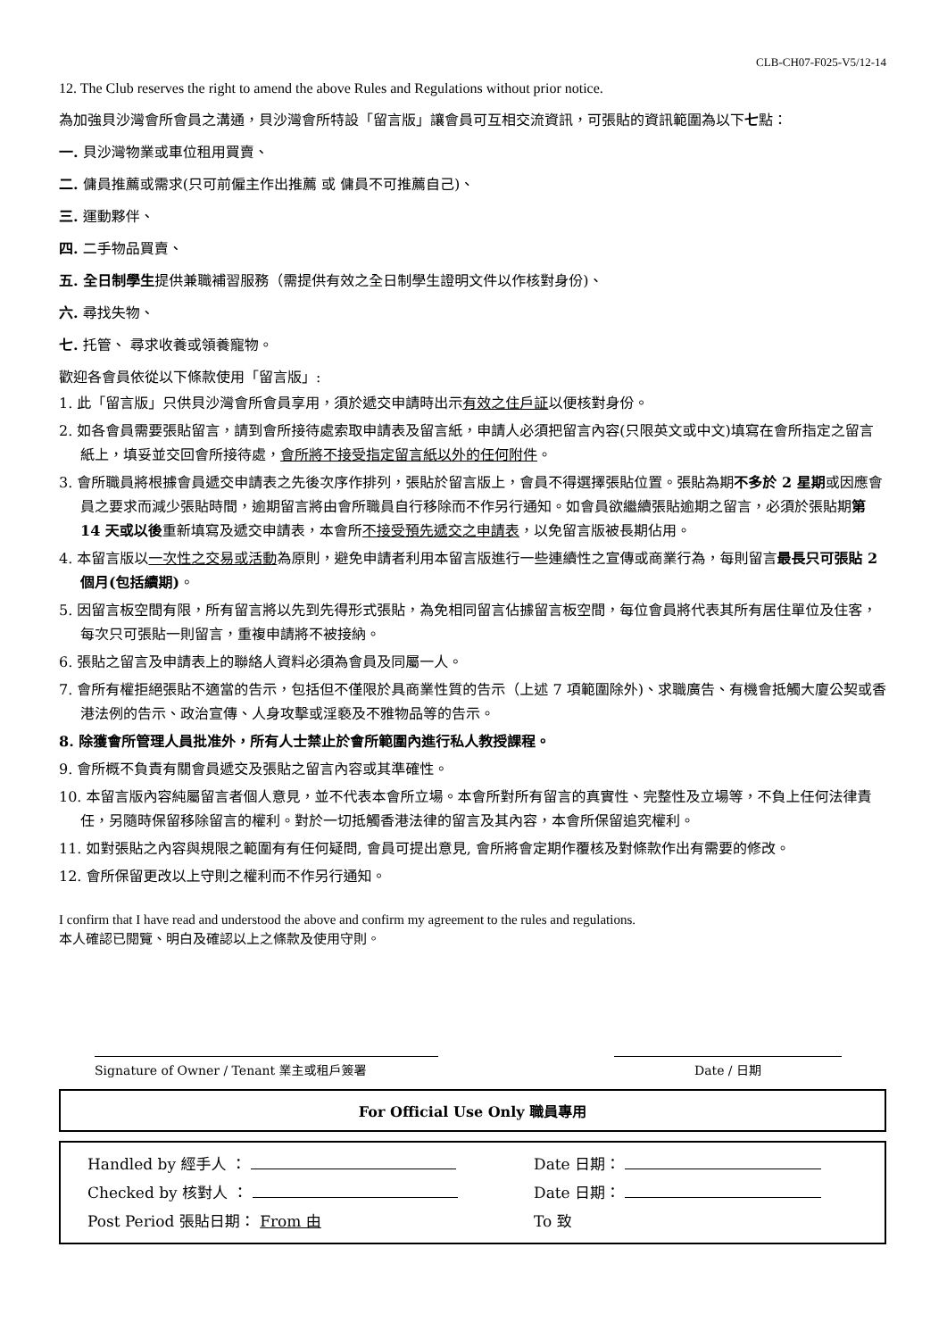CLB-CH07-F025-V5/12-14
12. The Club reserves the right to amend the above Rules and Regulations without prior notice.
為加強貝沙灣會所會員之溝通，貝沙灣會所特設「留言版」讓會員可互相交流資訊，可張貼的資訊範圍為以下七點：
一. 貝沙灣物業或車位租用買賣、
二. 傭員推薦或需求(只可前僱主作出推薦 或 傭員不可推薦自己)、
三. 運動夥伴、
四. 二手物品買賣、
五. 全日制學生提供兼職補習服務（需提供有效之全日制學生證明文件以作核對身份)、
六. 尋找失物、
七. 托管、 尋求收養或領養寵物。
歡迎各會員依從以下條款使用「留言版」:
1. 此「留言版」只供貝沙灣會所會員享用，須於遞交申請時出示有效之住戶証以便核對身份。
2. 如各會員需要張貼留言，請到會所接待處索取申請表及留言紙，申請人必須把留言內容(只限英文或中文)填寫在會所指定之留言紙上，填妥並交回會所接待處，會所將不接受指定留言紙以外的任何附件。
3. 會所職員將根據會員遞交申請表之先後次序作排列，張貼於留言版上，會員不得選擇張貼位置。張貼為期不多於 2 星期或因應會員之要求而減少張貼時間，逾期留言將由會所職員自行移除而不作另行通知。如會員欲繼續張貼逾期之留言，必須於張貼期第 14 天或以後重新填寫及遞交申請表，本會所不接受預先遞交之申請表，以免留言版被長期佔用。
4. 本留言版以一次性之交易或活動為原則，避免申請者利用本留言版進行一些連續性之宣傳或商業行為，每則留言最長只可張貼 2 個月(包括續期)。
5. 因留言板空間有限，所有留言將以先到先得形式張貼，為免相同留言佔據留言板空間，每位會員將代表其所有居住單位及住客，每次只可張貼一則留言，重複申請將不被接納。
6. 張貼之留言及申請表上的聯絡人資料必須為會員及同屬一人。
7. 會所有權拒絕張貼不適當的告示，包括但不僅限於具商業性質的告示（上述 7 項範圍除外)、求職廣告、有機會抵觸大廈公契或香港法例的告示、政治宣傳、人身攻擊或淫褻及不雅物品等的告示。
8. 除獲會所管理人員批准外，所有人士禁止於會所範圍內進行私人教授課程。
9. 會所概不負責有關會員遞交及張貼之留言內容或其準確性。
10. 本留言版內容純屬留言者個人意見，並不代表本會所立場。本會所對所有留言的真實性、完整性及立場等，不負上任何法律責任，另隨時保留移除留言的權利。對於一切抵觸香港法律的留言及其內容，本會所保留追究權利。
11. 如對張貼之內容與規限之範圍有有任何疑問, 會員可提出意見, 會所將會定期作覆核及對條款作出有需要的修改。
12. 會所保留更改以上守則之權利而不作另行通知。
I confirm that I have read and understood the above and confirm my agreement to the rules and regulations.
本人確認已閱覽、明白及確認以上之條款及使用守則。
Signature of Owner / Tenant 業主或租戶簽署 Date / 日期
| For Official Use Only 職員專用 |
| --- |
Handled by 經手人 ： Date 日期：
Checked by 核對人 ： Date 日期：
Post Period 張貼日期： From 由 To 致